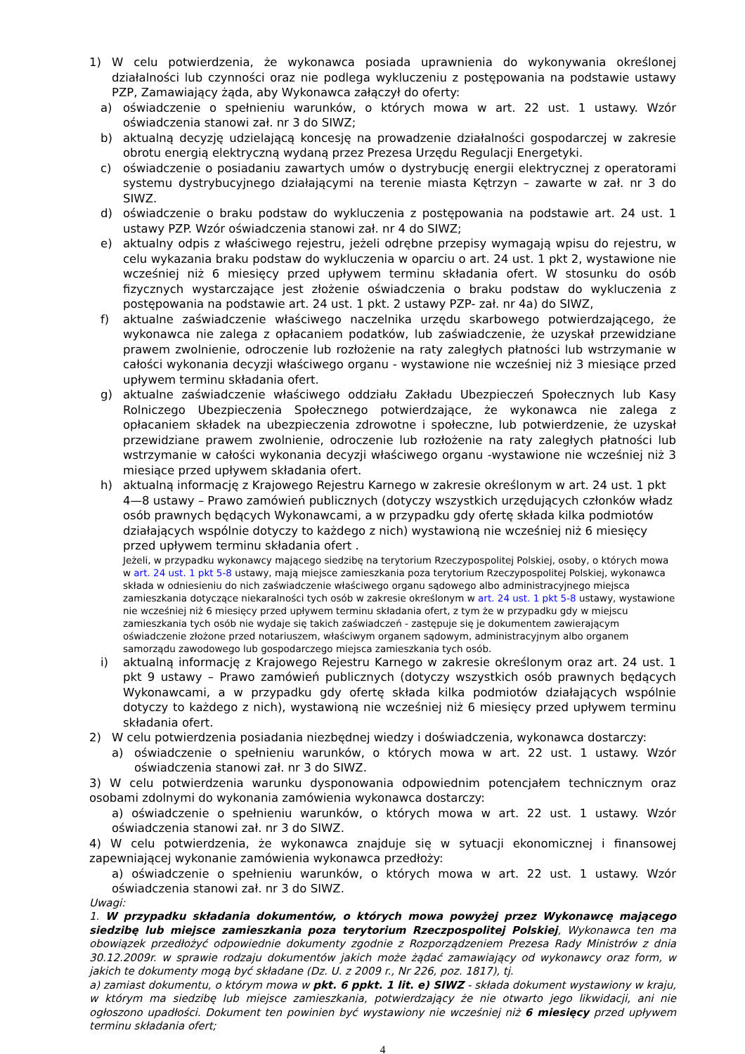1) W celu potwierdzenia, że wykonawca posiada uprawnienia do wykonywania określonej działalności lub czynności oraz nie podlega wykluczeniu z postępowania na podstawie ustawy PZP, Zamawiający żąda, aby Wykonawca załączył do oferty:
a) oświadczenie o spełnieniu warunków, o których mowa w art. 22 ust. 1 ustawy. Wzór oświadczenia stanowi zał. nr 3 do SIWZ;
b) aktualną decyzję udzielającą koncesję na prowadzenie działalności gospodarczej w zakresie obrotu energią elektryczną wydaną przez Prezesa Urzędu Regulacji Energetyki.
c) oświadczenie o posiadaniu zawartych umów o dystrybucję energii elektrycznej z operatorami systemu dystrybucyjnego działającymi na terenie miasta Kętrzyn – zawarte w zał. nr 3 do SIWZ.
d) oświadczenie o braku podstaw do wykluczenia z postępowania na podstawie art. 24 ust. 1 ustawy PZP. Wzór oświadczenia stanowi zał. nr 4 do SIWZ;
e) aktualny odpis z właściwego rejestru, jeżeli odrębne przepisy wymagają wpisu do rejestru, w celu wykazania braku podstaw do wykluczenia w oparciu o art. 24 ust. 1 pkt 2, wystawione nie wcześniej niż 6 miesięcy przed upływem terminu składania ofert. W stosunku do osób fizycznych wystarczające jest złożenie oświadczenia o braku podstaw do wykluczenia z postępowania na podstawie art. 24 ust. 1 pkt. 2 ustawy PZP- zał. nr 4a) do SIWZ,
f) aktualne zaświadczenie właściwego naczelnika urzędu skarbowego potwierdzającego, że wykonawca nie zalega z opłacaniem podatków, lub zaświadczenie, że uzyskał przewidziane prawem zwolnienie, odroczenie lub rozłożenie na raty zaległych płatności lub wstrzymanie w całości wykonania decyzji właściwego organu - wystawione nie wcześniej niż 3 miesiące przed upływem terminu składania ofert.
g) aktualne zaświadczenie właściwego oddziału Zakładu Ubezpieczeń Społecznych lub Kasy Rolniczego Ubezpieczenia Społecznego potwierdzające, że wykonawca nie zalega z opłacaniem składek na ubezpieczenia zdrowotne i społeczne, lub potwierdzenie, że uzyskał przewidziane prawem zwolnienie, odroczenie lub rozłożenie na raty zaległych płatności lub wstrzymanie w całości wykonania decyzji właściwego organu -wystawione nie wcześniej niż 3 miesiące przed upływem składania ofert.
h) aktualną informację z Krajowego Rejestru Karnego w zakresie określonym w art. 24 ust. 1 pkt 4—8 ustawy – Prawo zamówień publicznych (dotyczy wszystkich urzędujących członków władz osób prawnych będących Wykonawcami, a w przypadku gdy ofertę składa kilka podmiotów działających wspólnie dotyczy to każdego z nich) wystawioną nie wcześniej niż 6 miesięcy przed upływem terminu składania ofert .
Jeżeli, w przypadku wykonawcy mającego siedzibę na terytorium Rzeczypospolitej Polskiej, osoby, o których mowa w art. 24 ust. 1 pkt 5-8 ustawy, mają miejsce zamieszkania poza terytorium Rzeczypospolitej Polskiej, wykonawca składa w odniesieniu do nich zaświadczenie właściwego organu sądowego albo administracyjnego miejsca zamieszkania dotyczące niekaralności tych osób w zakresie określonym w art. 24 ust. 1 pkt 5-8 ustawy, wystawione nie wcześniej niż 6 miesięcy przed upływem terminu składania ofert, z tym że w przypadku gdy w miejscu zamieszkania tych osób nie wydaje się takich zaświadczeń - zastępuje się je dokumentem zawierającym oświadczenie złożone przed notariuszem, właściwym organem sądowym, administracyjnym albo organem samorządu zawodowego lub gospodarczego miejsca zamieszkania tych osób.
i) aktualną informację z Krajowego Rejestru Karnego w zakresie określonym oraz art. 24 ust. 1 pkt 9 ustawy – Prawo zamówień publicznych (dotyczy wszystkich osób prawnych będących Wykonawcami, a w przypadku gdy ofertę składa kilka podmiotów działających wspólnie dotyczy to każdego z nich), wystawioną nie wcześniej niż 6 miesięcy przed upływem terminu składania ofert.
2) W celu potwierdzenia posiadania niezbędnej wiedzy i doświadczenia, wykonawca dostarczy:
a) oświadczenie o spełnieniu warunków, o których mowa w art. 22 ust. 1 ustawy. Wzór oświadczenia stanowi zał. nr 3 do SIWZ.
3) W celu potwierdzenia warunku dysponowania odpowiednim potencjałem technicznym oraz osobami zdolnymi do wykonania zamówienia wykonawca dostarczy:
a) oświadczenie o spełnieniu warunków, o których mowa w art. 22 ust. 1 ustawy. Wzór oświadczenia stanowi zał. nr 3 do SIWZ.
4) W celu potwierdzenia, że wykonawca znajduje się w sytuacji ekonomicznej i finansowej zapewniającej wykonanie zamówienia wykonawca przedłoży:
a) oświadczenie o spełnieniu warunków, o których mowa w art. 22 ust. 1 ustawy. Wzór oświadczenia stanowi zał. nr 3 do SIWZ.
Uwagi:
1. W przypadku składania dokumentów, o których mowa powyżej przez Wykonawcę mającego siedzibę lub miejsce zamieszkania poza terytorium Rzeczpospolitej Polskiej, Wykonawca ten ma obowiązek przedłożyć odpowiednie dokumenty zgodnie z Rozporządzeniem Prezesa Rady Ministrów z dnia 30.12.2009r. w sprawie rodzaju dokumentów jakich może żądać zamawiający od wykonawcy oraz form, w jakich te dokumenty mogą być składane (Dz. U. z 2009 r., Nr 226, poz. 1817), tj.
a) zamiast dokumentu, o którym mowa w pkt. 6 ppkt. 1 lit. e) SIWZ - składa dokument wystawiony w kraju, w którym ma siedzibę lub miejsce zamieszkania, potwierdzający że nie otwarto jego likwidacji, ani nie ogłoszono upadłości. Dokument ten powinien być wystawiony nie wcześniej niż 6 miesięcy przed upływem terminu składania ofert;
4